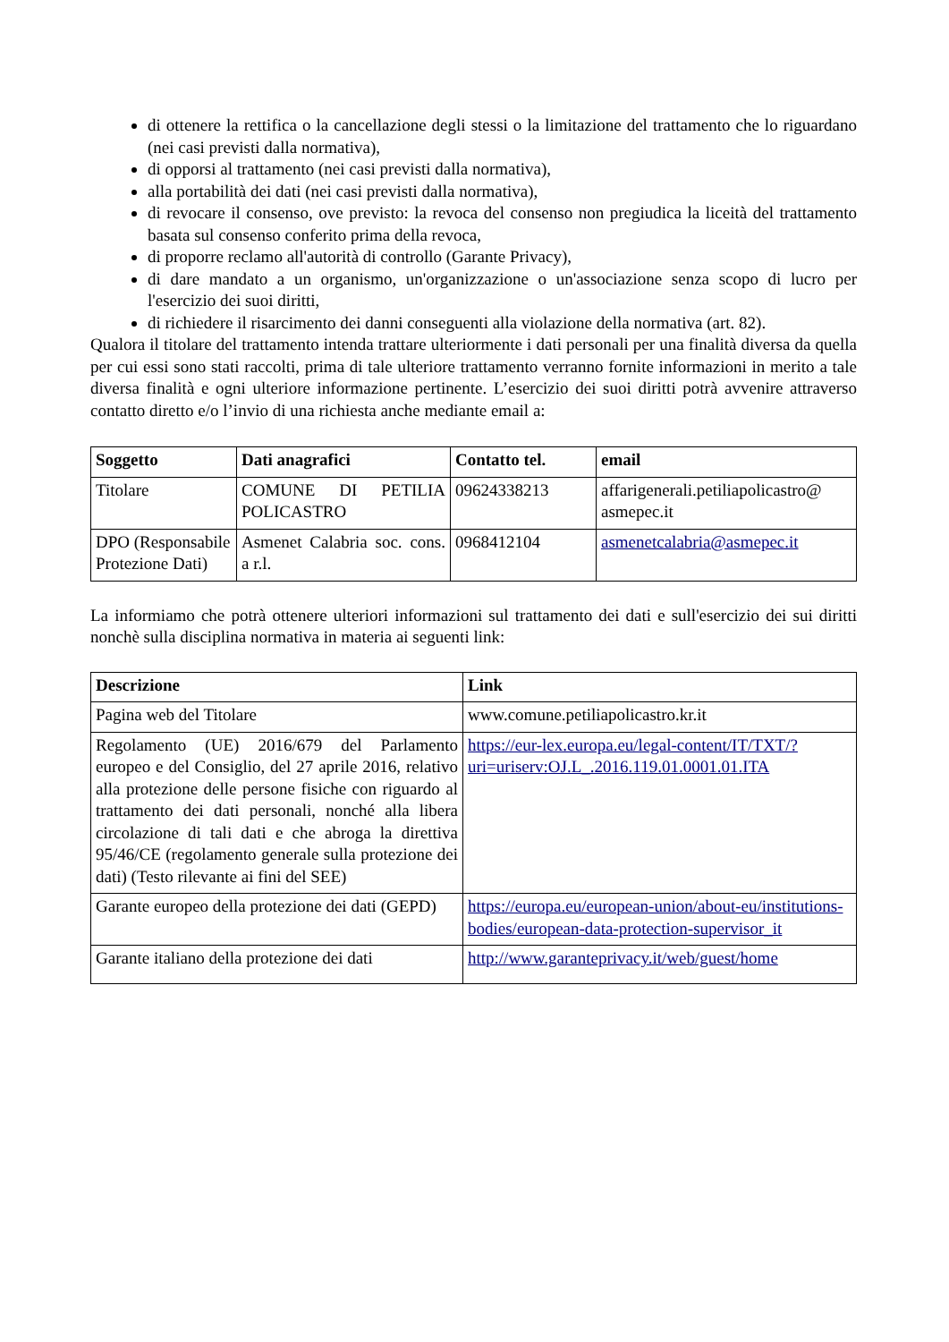di ottenere la rettifica o la cancellazione degli stessi o la limitazione del trattamento che lo riguardano (nei casi previsti dalla normativa),
di opporsi al trattamento (nei casi previsti dalla normativa),
alla portabilità dei dati (nei casi previsti dalla normativa),
di revocare il consenso, ove previsto: la revoca del consenso non pregiudica la liceità del trattamento basata sul consenso conferito prima della revoca,
di proporre reclamo all'autorità di controllo (Garante Privacy),
di dare mandato a un organismo, un'organizzazione o un'associazione senza scopo di lucro per l'esercizio dei suoi diritti,
di richiedere il risarcimento dei danni conseguenti alla violazione della normativa (art. 82).
Qualora il titolare del trattamento intenda trattare ulteriormente i dati personali per una finalità diversa da quella per cui essi sono stati raccolti, prima di tale ulteriore trattamento verranno fornite informazioni in merito a tale diversa finalità e ogni ulteriore informazione pertinente. L’esercizio dei suoi diritti potrà avvenire attraverso contatto diretto e/o l’invio di una richiesta anche mediante email a:
| Soggetto | Dati anagrafici | Contatto tel. | email |
| --- | --- | --- | --- |
| Titolare | COMUNE DI PETILIA POLICASTRO | 09624338213 | affarigenerali.petiliapolicastro@ asmepec.it |
| DPO (Responsabile Protezione Dati) | Asmenet Calabria soc. cons. a r.l. | 0968412104 | asmenetcalabria@asmepec.it |
La informiamo che potrà ottenere ulteriori informazioni sul trattamento dei dati e sull'esercizio dei sui diritti nonchè sulla disciplina normativa in materia ai seguenti link:
| Descrizione | Link |
| --- | --- |
| Pagina web del Titolare | www.comune.petiliapolicastro.kr.it |
| Regolamento (UE) 2016/679 del Parlamento europeo e del Consiglio, del 27 aprile 2016, relativo alla protezione delle persone fisiche con riguardo al trattamento dei dati personali, nonché alla libera circolazione di tali dati e che abroga la direttiva 95/46/CE (regolamento generale sulla protezione dei dati) (Testo rilevante ai fini del SEE) | https://eur-lex.europa.eu/legal-content/IT/TXT/?uri=uriserv:OJ.L_.2016.119.01.0001.01.ITA |
| Garante europeo della protezione dei dati (GEPD) | https://europa.eu/european-union/about-eu/institutions-bodies/european-data-protection-supervisor_it |
| Garante italiano della protezione dei dati | http://www.garanteprivacy.it/web/guest/home |